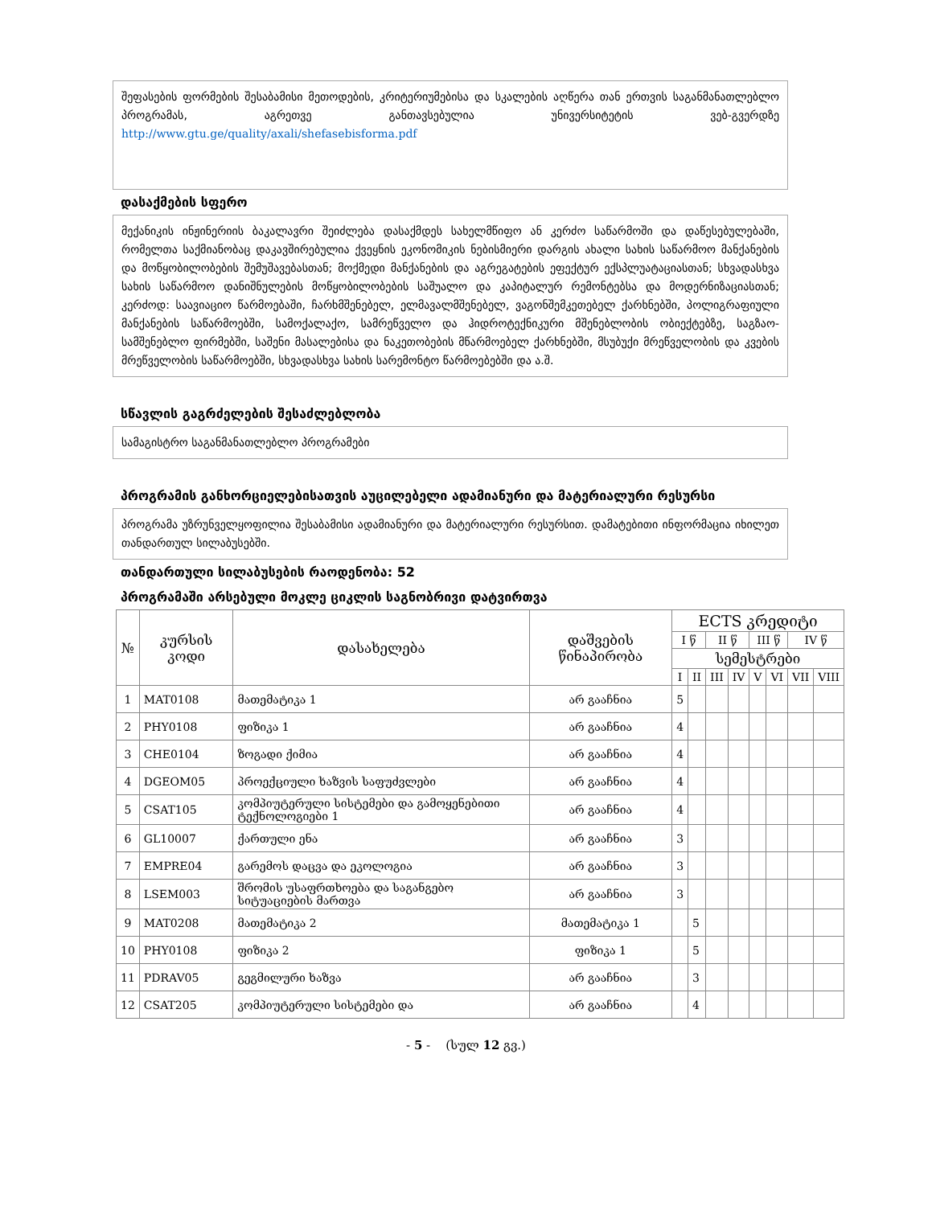შეფასების ფორმების შესაბამისი მეთოდების, კრიტერიუმებისა და სკალების აღწერა თან ერთვის საგანმანათლებლო პროგრამას, აგრეთვე განთავსებულია უნივერსიტეტის ვებ-გვერდზე http://www.gtu.ge/quality/axali/shefasebisforma.pdf
დასაქმების სფერო
მექანიკის ინჟინერიის ბაკალავრი შეიძლება დასაქმდეს სახელმწიფო ან კერძო საწარმოში და დაწესებულებაში, რომელთა საქმიანობაც დაკავშირებულია ქვეყნის ეკონომიკის ნებისმიერი დარგის ახალი სახის საწარმოო მანქანების და მოწყობილობების შემუშავებასთან; მოქმედი მანქანების და აგრეგატების ეფექტურ ექსპლუატაციასთან; სხვადასხვა სახის საწარმოო დანიშნულების მოწყობილობების საშუალო და კაპიტალურ რემონტებსა და მოდერნიზაციასთან; კერძოდ: საავიაციო წარმოებაში, ჩარხმშენებელ, ელმავალმშენებელ, ვაგონშემკეთებელ ქარხნებში, პოლიგრაფიული მანქანების საწარმოებში, სამოქალაქო, სამრეწველო და ჰიდროტექნიკური მშენებლობის ობიექტებზე, საგზაო-სამშენებლო ფირმებში, საშენი მასალებისა და ნაკეთობების მწარმოებელ ქარხნებში, მსუბუქი მრეწველობის და კვების მრეწველობის საწარმოებში, სხვადასხვა სახის სარემონტო წარმოებებში და ა.შ.
სწავლის გაგრძელების შესაძლებლობა
სამაგისტრო საგანმანათლებლო პროგრამები
პროგრამის განხორციელებისათვის აუცილებელი ადამიანური და მატერიალური რესურსი
პროგრამა უზრუნველყოფილია შესაბამისი ადამიანური და მატერიალური რესურსით. დამატებითი ინფორმაცია იხილეთ თანდართულ სილაბუსებში.
თანდართული სილაბუსების რაოდენობა: 52
პროგრამაში არსებული მოკლე ციკლის საგნობრივი დატვირთვა
| № | კურსის კოდი | დასახელება | დაშვების წინაპირობა | ECTS კრედიტი | | | | | | | |
| --- | --- | --- | --- | --- | --- | --- | --- | --- | --- | --- | --- |
| | | | | I წ | | II წ | | III წ | | IV წ | |
| | | | | სემესტრები | | | | | | | |
| | | | | I | II | III | IV | V | VI | VII | VIII |
| 1 | MAT0108 | მათემატიკა 1 | არ გააჩნია | 5 | | | | | | | |
| 2 | PHY0108 | ფიზიკა 1 | არ გააჩნია | 4 | | | | | | | |
| 3 | CHE0104 | ზოგადი ქიმია | არ გააჩნია | 4 | | | | | | | |
| 4 | DGEOM05 | პროექციული ხაზვის საფუძვლები | არ გააჩნია | 4 | | | | | | | |
| 5 | CSAT105 | კომპიუტერული სისტემები და გამოყენებითი ტექნოლოგიები 1 | არ გააჩნია | 4 | | | | | | | |
| 6 | GL10007 | ქართული ენა | არ გააჩნია | 3 | | | | | | | |
| 7 | EMPRE04 | გარემოს დაცვა და ეკოლოგია | არ გააჩნია | 3 | | | | | | | |
| 8 | LSEM003 | შრომის უსაფრთხოება და საგანგებო სიტუაციების მართვა | არ გააჩნია | 3 | | | | | | | |
| 9 | MAT0208 | მათემატიკა 2 | მათემატიკა 1 | | 5 | | | | | | |
| 10 | PHY0108 | ფიზიკა 2 | ფიზიკა 1 | | 5 | | | | | | |
| 11 | PDRAV05 | გეგმილური ხაზვა | არ გააჩნია | | 3 | | | | | | |
| 12 | CSAT205 | კომპიუტერული სისტემები და | არ გააჩნია | | 4 | | | | | | |
- 5 - (სულ 12 გვ.)